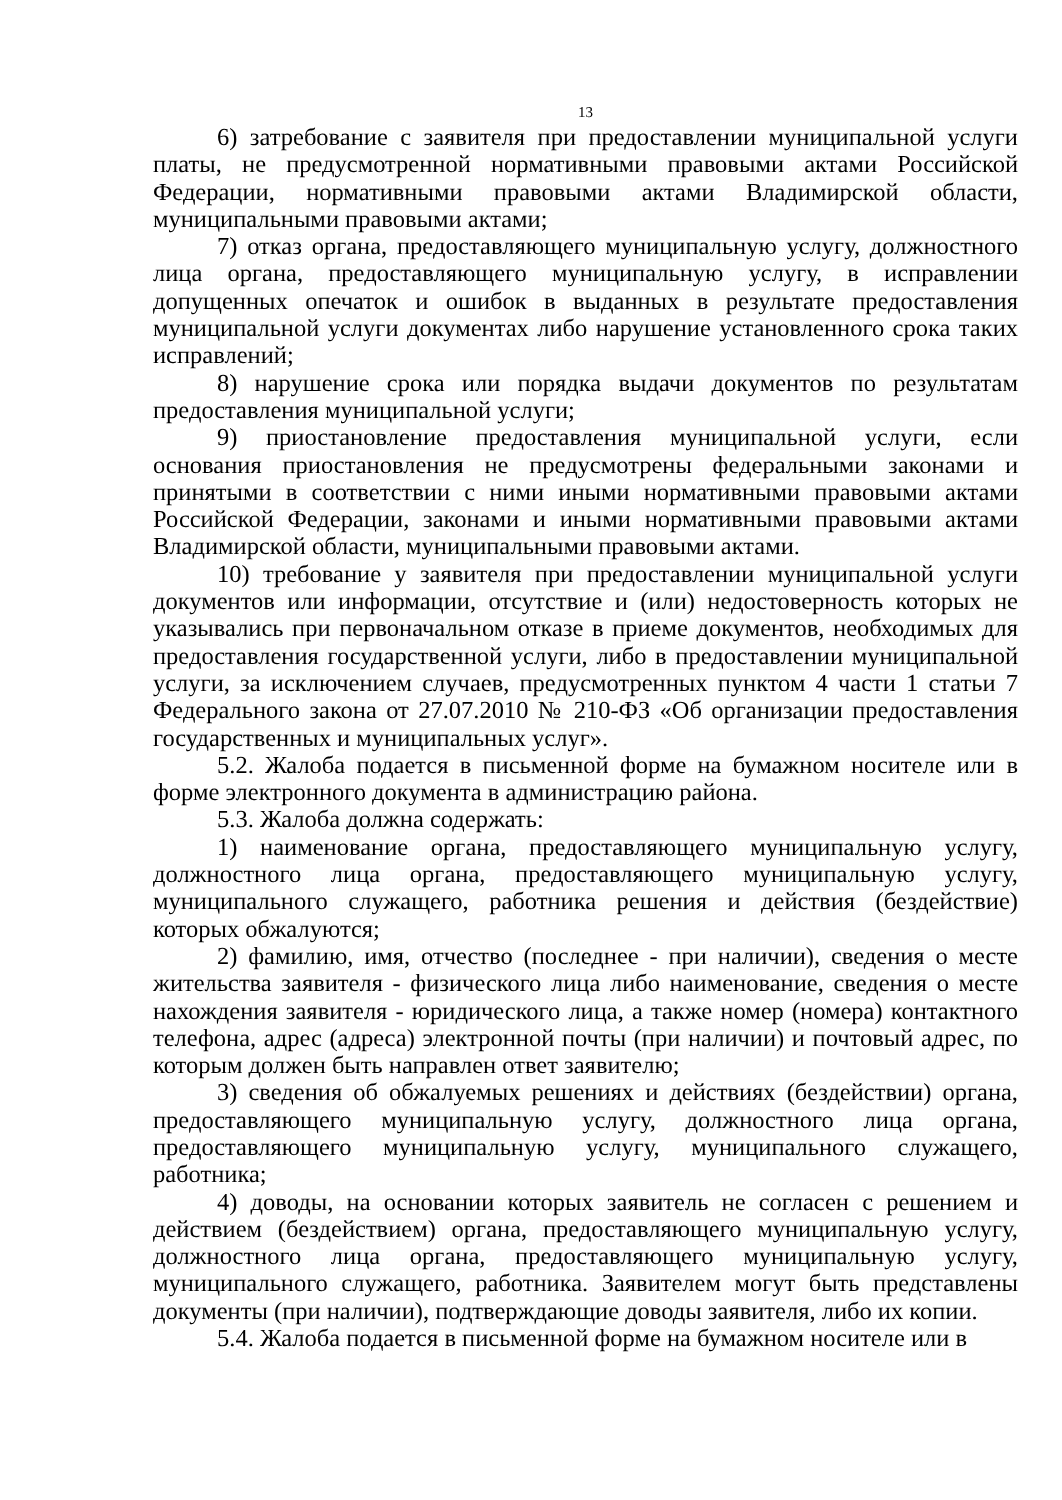13
6) затребование с заявителя при предоставлении муниципальной услуги платы, не предусмотренной нормативными правовыми актами Российской Федерации, нормативными правовыми актами Владимирской области, муниципальными правовыми актами;
7) отказ органа, предоставляющего муниципальную услугу, должностного лица органа, предоставляющего муниципальную услугу, в исправлении допущенных опечаток и ошибок в выданных в результате предоставления муниципальной услуги документах либо нарушение установленного срока таких исправлений;
8) нарушение срока или порядка выдачи документов по результатам предоставления муниципальной услуги;
9) приостановление предоставления муниципальной услуги, если основания приостановления не предусмотрены федеральными законами и принятыми в соответствии с ними иными нормативными правовыми актами Российской Федерации, законами и иными нормативными правовыми актами Владимирской области, муниципальными правовыми актами.
10) требование у заявителя при предоставлении муниципальной услуги документов или информации, отсутствие и (или) недостоверность которых не указывались при первоначальном отказе в приеме документов, необходимых для предоставления государственной услуги, либо в предоставлении муниципальной услуги, за исключением случаев, предусмотренных пунктом 4 части 1 статьи 7 Федерального закона от 27.07.2010 № 210-ФЗ «Об организации предоставления государственных и муниципальных услуг».
5.2. Жалоба подается в письменной форме на бумажном носителе или в форме электронного документа в администрацию района.
5.3. Жалоба должна содержать:
1) наименование органа, предоставляющего муниципальную услугу, должностного лица органа, предоставляющего муниципальную услугу, муниципального служащего, работника решения и действия (бездействие) которых обжалуются;
2) фамилию, имя, отчество (последнее - при наличии), сведения о месте жительства заявителя - физического лица либо наименование, сведения о месте нахождения заявителя - юридического лица, а также номер (номера) контактного телефона, адрес (адреса) электронной почты (при наличии) и почтовый адрес, по которым должен быть направлен ответ заявителю;
3) сведения об обжалуемых решениях и действиях (бездействии) органа, предоставляющего муниципальную услугу, должностного лица органа, предоставляющего муниципальную услугу, муниципального служащего, работника;
4) доводы, на основании которых заявитель не согласен с решением и действием (бездействием) органа, предоставляющего муниципальную услугу, должностного лица органа, предоставляющего муниципальную услугу, муниципального служащего, работника. Заявителем могут быть представлены документы (при наличии), подтверждающие доводы заявителя, либо их копии.
5.4. Жалоба подается в письменной форме на бумажном носителе или в